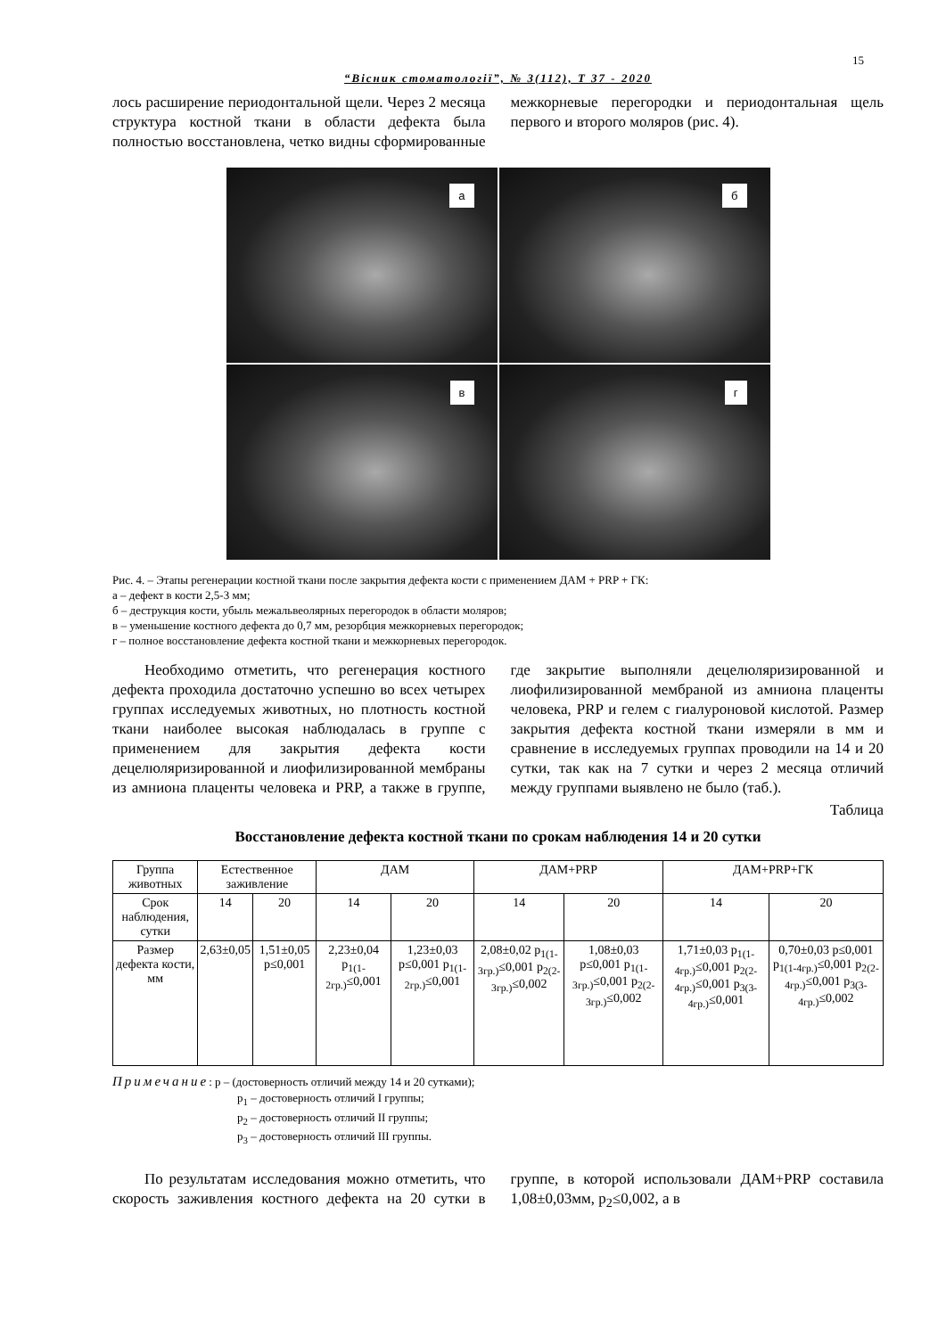15
“Вісник стоматології”, № 3(112), Т 37 - 2020
лось расширение периодонтальной щели. Через 2 месяца структура костной ткани в области дефекта была полностью восстановлена, четко видны сформированные межкорневые перегородки и периодонтальная щель первого и второго моляров (рис. 4).
а
б
в
г
Рис. 4. – Этапы регенерации костной ткани после закрытия дефекта кости с применением ДАМ + PRP + ГК:
а – дефект в кости 2,5-3 мм;
б – деструкция кости, убыль межальвеолярных перегородок в области моляров;
в – уменьшение костного дефекта до 0,7 мм, резорбция межкорневых перегородок;
г – полное восстановление дефекта костной ткани и межкорневых перегородок.
Необходимо отметить, что регенерация костного дефекта проходила достаточно успешно во всех четырех группах исследуемых животных, но плотность костной ткани наиболее высокая наблюдалась в группе с применением для закрытия дефекта кости децелюляризированной и лиофилизированной мембраны из амниона плаценты человека и PRP, а также в группе, где закрытие выполняли децелюляризированной и лиофилизированной мембраной из амниона плаценты человека, PRP и гелем с гиалуроновой кислотой. Размер закрытия дефекта костной ткани измеряли в мм и сравнение в исследуемых группах проводили на 14 и 20 сутки, так как на 7 сутки и через 2 месяца отличий между группами выявлено не было (таб.).
Таблица
Восстановление дефекта костной ткани по срокам наблюдения 14 и 20 сутки
| Группа животных | Естественное заживление | | ДАМ | | ДАМ+PRP | | ДАМ+PRP+ГК | |
| --- | --- | --- | --- | --- | --- | --- | --- | --- |
| Срок наблюдения, сутки | 14 | 20 | 14 | 20 | 14 | 20 | 14 | 20 |
| Размер дефекта кости, мм | 2,63±0,05 | 1,51±0,05 p≤0,001 | 2,23±0,04 p<sub>1(1-2гр.)</sub>≤0,001 | 1,23±0,03 p≤0,001 p<sub>1(1-2гр.)</sub>≤0,001 | 2,08±0,02 p<sub>1(1-3гр.)</sub>≤0,001 p<sub>2(2-3гр.)</sub>≤0,002 | 1,08±0,03 p≤0,001 p<sub>1(1-3гр.)</sub>≤0,001 p<sub>2(2-3гр.)</sub>≤0,002 | 1,71±0,03 p<sub>1(1-4гр.)</sub>≤0,001 p<sub>2(2-4гр.)</sub>≤0,001 p<sub>3(3-4гр.)</sub>≤0,001 | 0,70±0,03 p≤0,001 p<sub>1(1-4гр.)</sub>≤0,001 p<sub>2(2-4гр.)</sub>≤0,001 p<sub>3(3-4гр.)</sub>≤0,002 |
Примечание: p – (достоверность отличий между 14 и 20 сутками);
p<sub>1</sub> – достоверность отличий I группы;
p<sub>2</sub> – достоверность отличий II группы;
p<sub>3</sub> – достоверность отличий III группы.
По результатам исследования можно отметить, что скорость заживления костного дефекта на 20 сутки в группе, в которой использовали ДАМ+PRP составила 1,08±0,03мм, p<sub>2</sub>≤0,002, а в